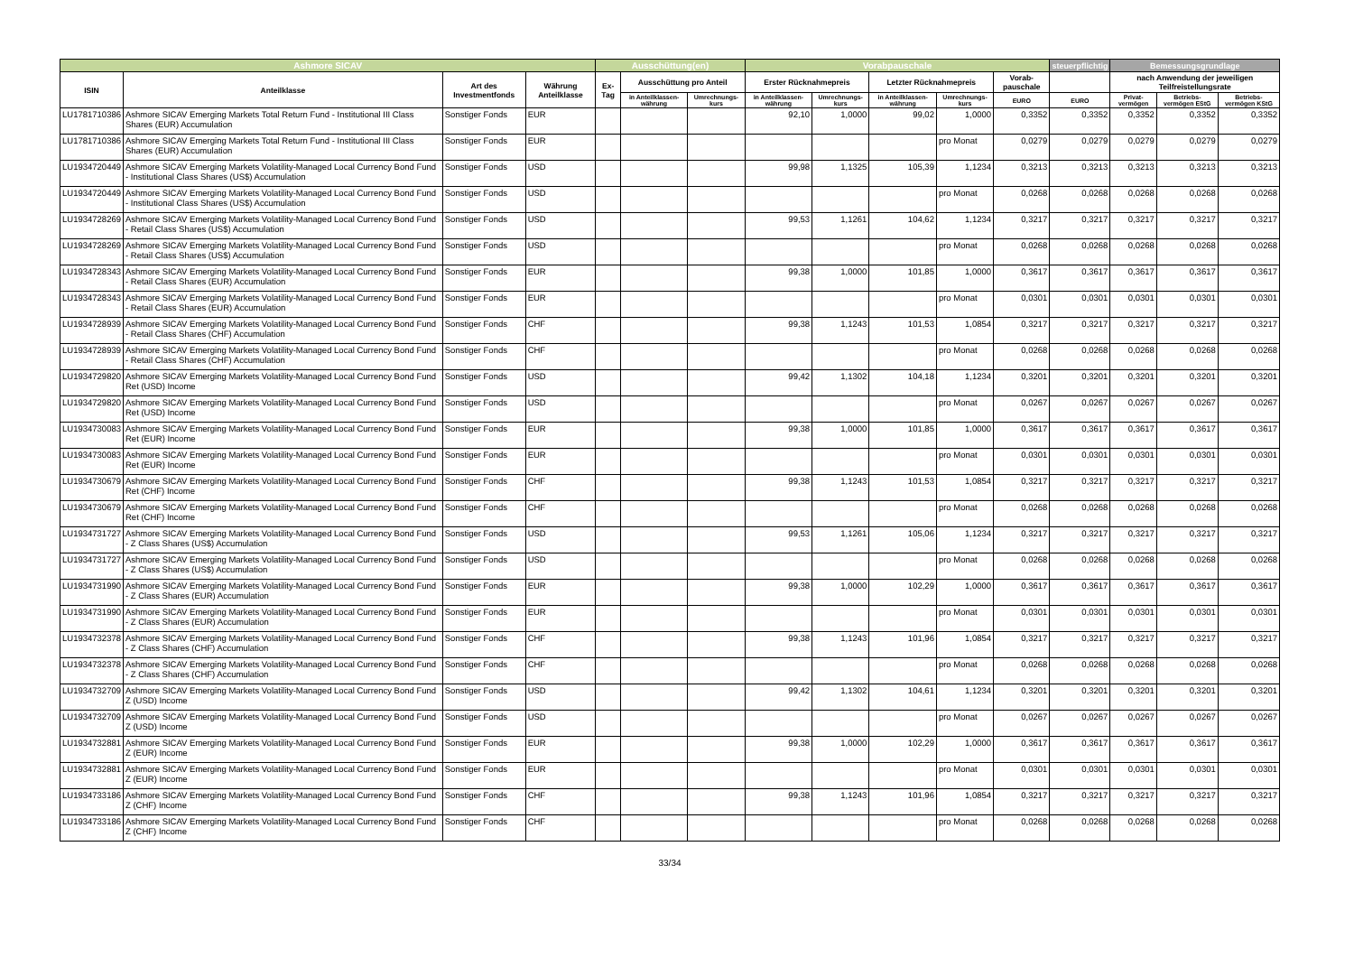| Ashmore SICAV | | | | Ausschüttung(en) | | | Vorabpauschale | | | | | steuerpflichtig | Bemessungsgrundlage | | |
| --- | --- | --- | --- | --- | --- | --- | --- | --- | --- | --- | --- | --- | --- | --- | --- |
| ISIN | Anteilklasse | Art des Investmentfonds | Währung Anteilklasse | Ex-Tag | Ausschüttung pro Anteil | | Erster Rücknahmepreis | | Letzter Rücknahmepreis | | Vorab-pauschale | | nach Anwendung der jeweiligen Teilfreistellungsrate | | |
| | | | | | in Anteilklassen-währung | Umrechnungs-kurs | in Anteilklassen-währung | Umrechnungs-kurs | in Anteilklassen-währung | Umrechnungs-kurs | EURO | EURO | Privat-vermögen | Betriebs-vermögen EStG | Betriebs-vermögen KStG |
| LU1781710386 | Ashmore SICAV Emerging Markets Total Return Fund - Institutional III Class Shares (EUR) Accumulation | Sonstiger Fonds | EUR | | | | 92,10 | 1,0000 | 99,02 | 1,0000 | 0,3352 | 0,3352 | 0,3352 | 0,3352 | 0,3352 |
| LU1781710386 | Ashmore SICAV Emerging Markets Total Return Fund - Institutional III Class Shares (EUR) Accumulation | Sonstiger Fonds | EUR | | | | | | | pro Monat | 0,0279 | 0,0279 | 0,0279 | 0,0279 | 0,0279 |
| LU1934720449 | Ashmore SICAV Emerging Markets Volatility-Managed Local Currency Bond Fund - Institutional Class Shares (US$) Accumulation | Sonstiger Fonds | USD | | | | 99,98 | 1,1325 | 105,39 | 1,1234 | 0,3213 | 0,3213 | 0,3213 | 0,3213 | 0,3213 |
| LU1934720449 | Ashmore SICAV Emerging Markets Volatility-Managed Local Currency Bond Fund - Institutional Class Shares (US$) Accumulation | Sonstiger Fonds | USD | | | | | | | pro Monat | 0,0268 | 0,0268 | 0,0268 | 0,0268 | 0,0268 |
| LU1934728269 | Ashmore SICAV Emerging Markets Volatility-Managed Local Currency Bond Fund - Retail Class Shares (US$) Accumulation | Sonstiger Fonds | USD | | | | 99,53 | 1,1261 | 104,62 | 1,1234 | 0,3217 | 0,3217 | 0,3217 | 0,3217 | 0,3217 |
| LU1934728269 | Ashmore SICAV Emerging Markets Volatility-Managed Local Currency Bond Fund - Retail Class Shares (US$) Accumulation | Sonstiger Fonds | USD | | | | | | | pro Monat | 0,0268 | 0,0268 | 0,0268 | 0,0268 | 0,0268 |
| LU1934728343 | Ashmore SICAV Emerging Markets Volatility-Managed Local Currency Bond Fund - Retail Class Shares (EUR) Accumulation | Sonstiger Fonds | EUR | | | | 99,38 | 1,0000 | 101,85 | 1,0000 | 0,3617 | 0,3617 | 0,3617 | 0,3617 | 0,3617 |
| LU1934728343 | Ashmore SICAV Emerging Markets Volatility-Managed Local Currency Bond Fund - Retail Class Shares (EUR) Accumulation | Sonstiger Fonds | EUR | | | | | | | pro Monat | 0,0301 | 0,0301 | 0,0301 | 0,0301 | 0,0301 |
| LU1934728939 | Ashmore SICAV Emerging Markets Volatility-Managed Local Currency Bond Fund - Retail Class Shares (CHF) Accumulation | Sonstiger Fonds | CHF | | | | 99,38 | 1,1243 | 101,53 | 1,0854 | 0,3217 | 0,3217 | 0,3217 | 0,3217 | 0,3217 |
| LU1934728939 | Ashmore SICAV Emerging Markets Volatility-Managed Local Currency Bond Fund - Retail Class Shares (CHF) Accumulation | Sonstiger Fonds | CHF | | | | | | | pro Monat | 0,0268 | 0,0268 | 0,0268 | 0,0268 | 0,0268 |
| LU1934729820 | Ashmore SICAV Emerging Markets Volatility-Managed Local Currency Bond Fund Ret (USD) Income | Sonstiger Fonds | USD | | | | 99,42 | 1,1302 | 104,18 | 1,1234 | 0,3201 | 0,3201 | 0,3201 | 0,3201 | 0,3201 |
| LU1934729820 | Ashmore SICAV Emerging Markets Volatility-Managed Local Currency Bond Fund Ret (USD) Income | Sonstiger Fonds | USD | | | | | | | pro Monat | 0,0267 | 0,0267 | 0,0267 | 0,0267 | 0,0267 |
| LU1934730083 | Ashmore SICAV Emerging Markets Volatility-Managed Local Currency Bond Fund Ret (EUR) Income | Sonstiger Fonds | EUR | | | | 99,38 | 1,0000 | 101,85 | 1,0000 | 0,3617 | 0,3617 | 0,3617 | 0,3617 | 0,3617 |
| LU1934730083 | Ashmore SICAV Emerging Markets Volatility-Managed Local Currency Bond Fund Ret (EUR) Income | Sonstiger Fonds | EUR | | | | | | | pro Monat | 0,0301 | 0,0301 | 0,0301 | 0,0301 | 0,0301 |
| LU1934730679 | Ashmore SICAV Emerging Markets Volatility-Managed Local Currency Bond Fund Ret (CHF) Income | Sonstiger Fonds | CHF | | | | 99,38 | 1,1243 | 101,53 | 1,0854 | 0,3217 | 0,3217 | 0,3217 | 0,3217 | 0,3217 |
| LU1934730679 | Ashmore SICAV Emerging Markets Volatility-Managed Local Currency Bond Fund Ret (CHF) Income | Sonstiger Fonds | CHF | | | | | | | pro Monat | 0,0268 | 0,0268 | 0,0268 | 0,0268 | 0,0268 |
| LU1934731727 | Ashmore SICAV Emerging Markets Volatility-Managed Local Currency Bond Fund - Z Class Shares (US$) Accumulation | Sonstiger Fonds | USD | | | | 99,53 | 1,1261 | 105,06 | 1,1234 | 0,3217 | 0,3217 | 0,3217 | 0,3217 | 0,3217 |
| LU1934731727 | Ashmore SICAV Emerging Markets Volatility-Managed Local Currency Bond Fund - Z Class Shares (US$) Accumulation | Sonstiger Fonds | USD | | | | | | | pro Monat | 0,0268 | 0,0268 | 0,0268 | 0,0268 | 0,0268 |
| LU1934731990 | Ashmore SICAV Emerging Markets Volatility-Managed Local Currency Bond Fund - Z Class Shares (EUR) Accumulation | Sonstiger Fonds | EUR | | | | 99,38 | 1,0000 | 102,29 | 1,0000 | 0,3617 | 0,3617 | 0,3617 | 0,3617 | 0,3617 |
| LU1934731990 | Ashmore SICAV Emerging Markets Volatility-Managed Local Currency Bond Fund - Z Class Shares (EUR) Accumulation | Sonstiger Fonds | EUR | | | | | | | pro Monat | 0,0301 | 0,0301 | 0,0301 | 0,0301 | 0,0301 |
| LU1934732378 | Ashmore SICAV Emerging Markets Volatility-Managed Local Currency Bond Fund - Z Class Shares (CHF) Accumulation | Sonstiger Fonds | CHF | | | | 99,38 | 1,1243 | 101,96 | 1,0854 | 0,3217 | 0,3217 | 0,3217 | 0,3217 | 0,3217 |
| LU1934732378 | Ashmore SICAV Emerging Markets Volatility-Managed Local Currency Bond Fund - Z Class Shares (CHF) Accumulation | Sonstiger Fonds | CHF | | | | | | | pro Monat | 0,0268 | 0,0268 | 0,0268 | 0,0268 | 0,0268 |
| LU1934732709 | Ashmore SICAV Emerging Markets Volatility-Managed Local Currency Bond Fund Z (USD) Income | Sonstiger Fonds | USD | | | | 99,42 | 1,1302 | 104,61 | 1,1234 | 0,3201 | 0,3201 | 0,3201 | 0,3201 | 0,3201 |
| LU1934732709 | Ashmore SICAV Emerging Markets Volatility-Managed Local Currency Bond Fund Z (USD) Income | Sonstiger Fonds | USD | | | | | | | pro Monat | 0,0267 | 0,0267 | 0,0267 | 0,0267 | 0,0267 |
| LU1934732881 | Ashmore SICAV Emerging Markets Volatility-Managed Local Currency Bond Fund Z (EUR) Income | Sonstiger Fonds | EUR | | | | 99,38 | 1,0000 | 102,29 | 1,0000 | 0,3617 | 0,3617 | 0,3617 | 0,3617 | 0,3617 |
| LU1934732881 | Ashmore SICAV Emerging Markets Volatility-Managed Local Currency Bond Fund Z (EUR) Income | Sonstiger Fonds | EUR | | | | | | | pro Monat | 0,0301 | 0,0301 | 0,0301 | 0,0301 | 0,0301 |
| LU1934733186 | Ashmore SICAV Emerging Markets Volatility-Managed Local Currency Bond Fund Z (CHF) Income | Sonstiger Fonds | CHF | | | | 99,38 | 1,1243 | 101,96 | 1,0854 | 0,3217 | 0,3217 | 0,3217 | 0,3217 | 0,3217 |
| LU1934733186 | Ashmore SICAV Emerging Markets Volatility-Managed Local Currency Bond Fund Z (CHF) Income | Sonstiger Fonds | CHF | | | | | | | pro Monat | 0,0268 | 0,0268 | 0,0268 | 0,0268 | 0,0268 |
33/34